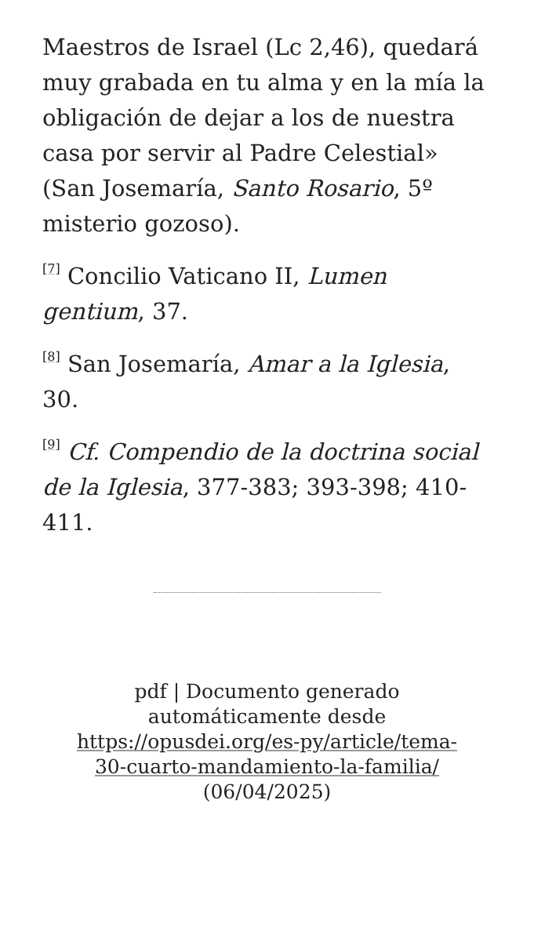Maestros de Israel (Lc 2,46), quedará muy grabada en tu alma y en la mía la obligación de dejar a los de nuestra casa por servir al Padre Celestial» (San Josemaría, Santo Rosario, 5º misterio gozoso).
<sup>[7]</sup> Concilio Vaticano II, Lumen gentium, 37.
<sup>[8]</sup> San Josemaría, Amar a la Iglesia, 30.
<sup>[9]</sup> Cf. Compendio de la doctrina social de la Iglesia, 377-383; 393-398; 410-411.
pdf | Documento generado automáticamente desde https://opusdei.org/es-py/article/tema-30-cuarto-mandamiento-la-familia/ (06/04/2025)